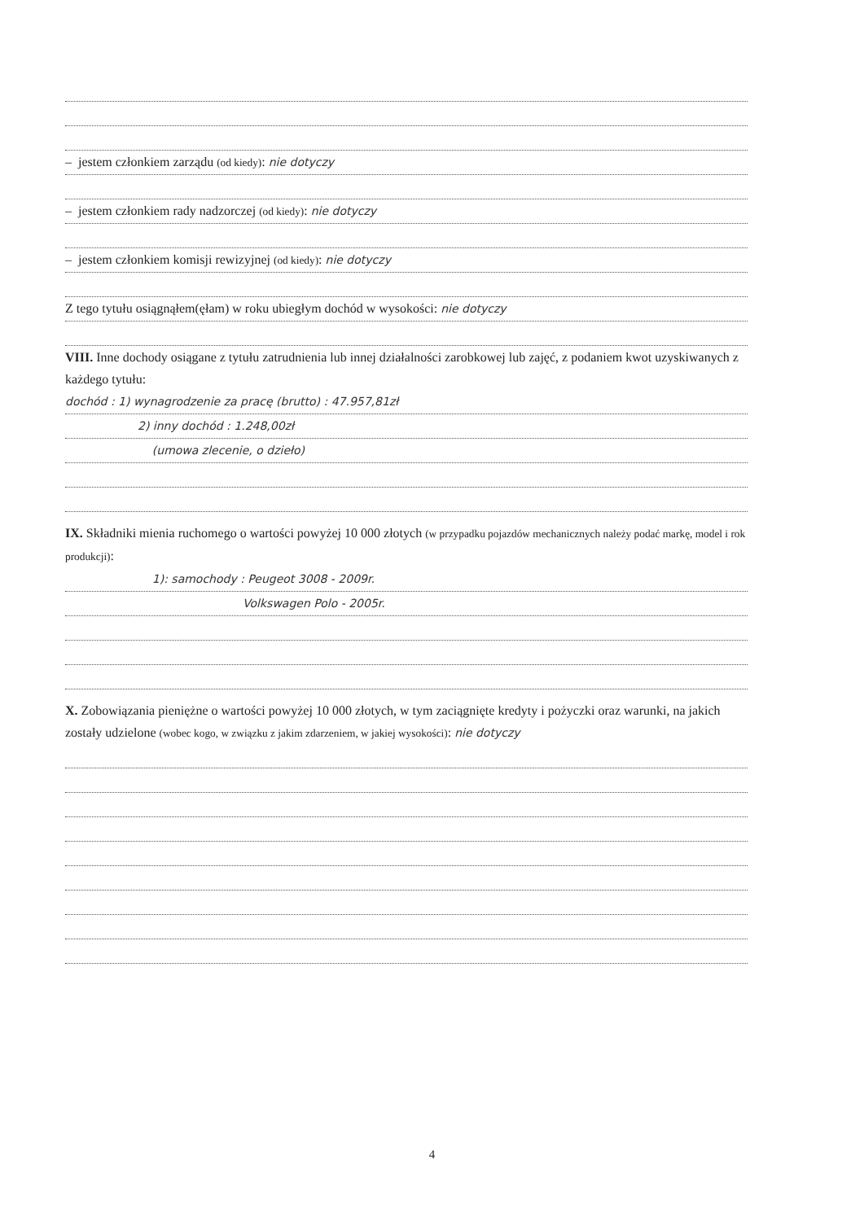– jestem członkiem zarządu (od kiedy): nie dotyczy
– jestem członkiem rady nadzorczej (od kiedy): nie dotyczy
– jestem członkiem komisji rewizyjnej (od kiedy): nie dotyczy
Z tego tytułu osiągnąłem(ęłam) w roku ubiegłym dochód w wysokości: nie dotyczy
VIII. Inne dochody osiągane z tytułu zatrudnienia lub innej działalności zarobkowej lub zajęć, z podaniem kwot uzyskiwanych z każdego tytułu:
dochód : 1) wynagrodzenie za pracę (brutto) : 47.957,81zł
2) inny dochód : 1.248,00zł
(umowa zlecenie, o dzieło)
IX. Składniki mienia ruchomego o wartości powyżej 10 000 złotych (w przypadku pojazdów mechanicznych należy podać markę, model i rok produkcji):
1): samochody : Peugeot 3008 - 2009r.
Volkswagen Polo - 2005r.
X. Zobowiązania pieniężne o wartości powyżej 10 000 złotych, w tym zaciągnięte kredyty i pożyczki oraz warunki, na jakich zostały udzielone (wobec kogo, w związku z jakim zdarzeniem, w jakiej wysokości): nie dotyczy
4